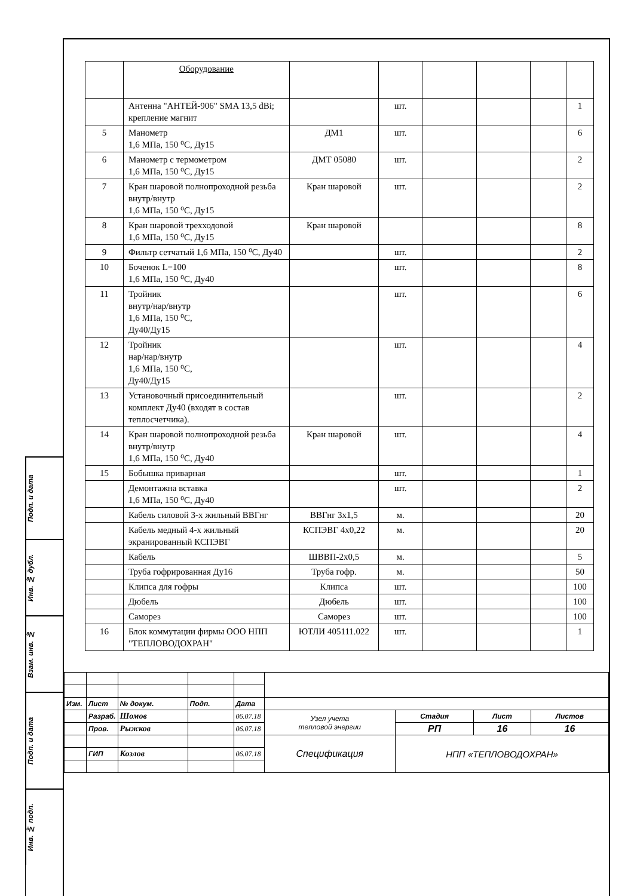Подп. и дата
Инв. № дубл.
Взам. инв. №
Подп. и дата
Инв. № подп.
| | Оборудование | | | | | | |
| | Антенна "АНТЕЙ-906" SMA 13,5 dBi; крепление магнит | | шт. | | | | 1 |
| 5 | Манометр 1,6 МПа, 150 ⁰С, Ду15 | ДМ1 | шт. | | | | 6 |
| 6 | Манометр с термометром 1,6 МПа, 150 ⁰С, Ду15 | ДМТ 05080 | шт. | | | | 2 |
| 7 | Кран шаровой полнопроходной резьба внутр/внутр 1,6 МПа, 150 ⁰С, Ду15 | Кран шаровой | шт. | | | | 2 |
| 8 | Кран шаровой трехходовой 1,6 МПа, 150 ⁰С, Ду15 | Кран шаровой | | | | | 8 |
| 9 | Фильтр сетчатый 1,6 МПа, 150 ⁰С, Ду40 | | шт. | | | | 2 |
| 10 | Боченок L=100 1,6 МПа, 150 ⁰С, Ду40 | | шт. | | | | 8 |
| 11 | Тройник внутр/нар/внутр 1,6 МПа, 150 ⁰С, Ду40/Ду15 | | шт. | | | | 6 |
| 12 | Тройник нар/нар/внутр 1,6 МПа, 150 ⁰С, Ду40/Ду15 | | шт. | | | | 4 |
| 13 | Установочный присоединительный комплект Ду40 (входят в состав теплосчетчика). | | шт. | | | | 2 |
| 14 | Кран шаровой полнопроходной резьба внутр/внутр 1,6 МПа, 150 ⁰С, Ду40 | Кран шаровой | шт. | | | | 4 |
| 15 | Бобышка приварная | | шт. | | | | 1 |
| | Демонтажна вставка 1,6 МПа, 150 ⁰С, Ду40 | | шт. | | | | 2 |
| | Кабель силовой 3-х жильный ВВГнг | ВВГнг 3х1,5 | м. | | | | 20 |
| | Кабель медный 4-х жильный экранированный КСПЭВГ | КСПЭВГ 4х0,22 | м. | | | | 20 |
| | Кабель | ШВВП-2х0,5 | м. | | | | 5 |
| | Труба гофрированная Ду16 | Труба гофр. | м. | | | | 50 |
| | Клипса для гофры | Клипса | шт. | | | | 100 |
| | Дюбель | Дюбель | шт. | | | | 100 |
| | Саморез | Саморез | шт. | | | | 100 |
| 16 | Блок коммутации фирмы ООО НПП "ТЕПЛОВОДОХРАН" | ЮТЛИ 405111.022 | шт. | | | | 1 |
| Изм. | Лист | № докум. | Подп. | Дата | | | | |
| | Разраб. | Шомов | | 06.07.18 | Узел учета тепловой энергии | Стадия | Лист | Листов |
| | Пров. | Рыжков | | 06.07.18 | | РП | 16 | 16 |
| | | | | | Спецификация | НПП «ТЕПЛОВОДОХРАН» | | |
| | ГИП | Козлов | | 06.07.18 | | | | |